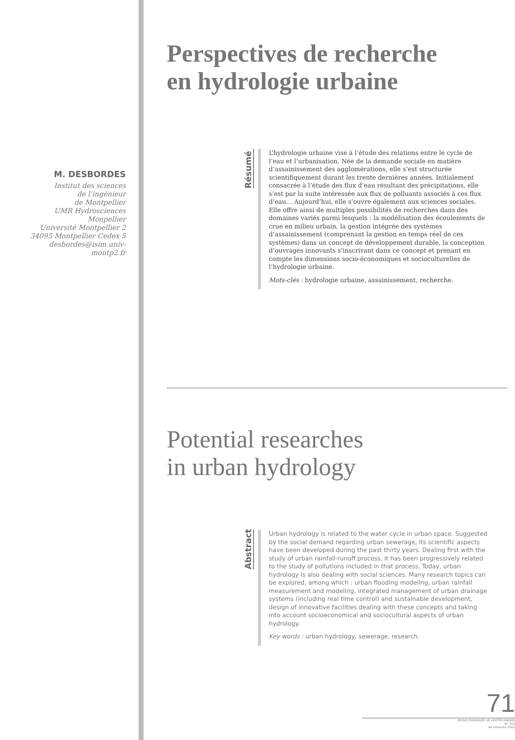M. DESBORDES
Institut des sciences
de l’ingénieur
de Montpellier
UMR Hydrosciences
Monpellier
Université Montpellier 2
34095 Montpellier Cedex 5
desbordes@isim.univ-
montp2.fr
Perspectives de recherche
en hydrologie urbaine
Résumé
L’hydrologie urbaine vise à l’étude des relations entre le cycle de l’eau et l’urbanisation. Née de la demande sociale en matière d’assainissement des agglomérations, elle s’est structurée scientifiquement durant les trente dernières années. Initialement consacrée à l’étude des flux d’eau résultant des précipitations, elle s’est par la suite intéressée aux flux de polluants associés à ces flux d’eau… Aujourd’hui, elle s’ouvre également aux sciences sociales. Elle offre ainsi de multiples possibilités de recherches dans des domaines variés parmi lesquels : la modélisation des écoulements de crue en milieu urbain, la gestion intégrée des systèmes d’assainissement (comprenant la gestion en temps réel de ces systèmes) dans un concept de développement durable, la conception d’ouvrages innovants s’inscrivant dans ce concept et prenant en compte les dimensions socio-économiques et socioculturelles de l’hydrologie urbaine.
Mots-clés : hydrologie urbaine, assainissement, recherche.
Potential researches
in urban hydrology
Abstract
Urban hydrology is related to the water cycle in urban space. Suggested by the social demand regarding urban sewerage, its scientific aspects have been developed during the past thirty years. Dealing first with the study of urban rainfall-runoff process, it has been progressively related to the study of pollutions included in that process. Today, urban hydrology is also dealing with social sciences. Many research topics can be explored, among which : urban flooding modeling, urban rainfall measurement and modeling, integrated management of urban drainage systems (including real time control) and sustainable development, design of innovative facilities dealing with these concepts and taking into account socioeconomical and sociocultural aspects of urban hydrology.
Key words : urban hydrology, sewerage, research.
71
REVUE FRANÇAISE DE GÉOTECHNIQUE
N° 101
4e trimestre 2002